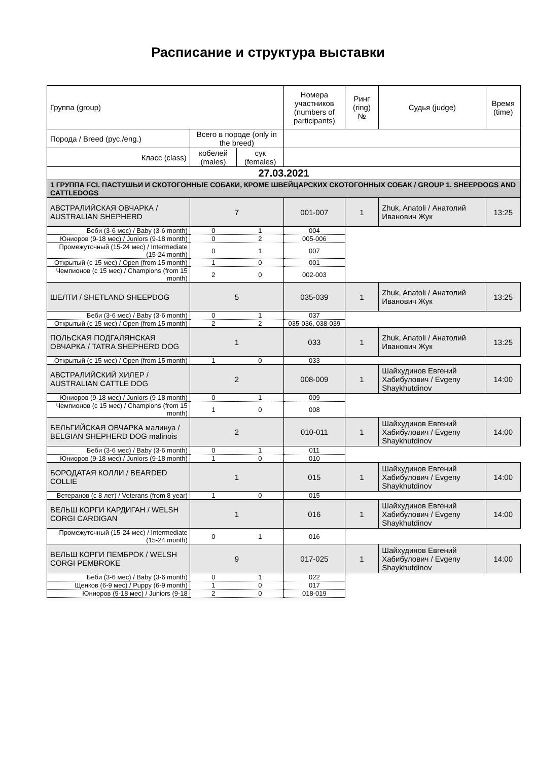Расписание и структура выставки
| Группа (group) | | | Номера участников (numbers of participants) | Ринг (ring) № | Судья (judge) | Время (time) |
| Порода / Breed (рус./eng.) | Всего в породе (only in the breed) | | | | | |
| Класс (class) | кобелей (males) | сук (females) | | | | |
| 27.03.2021 | | | | | | |
| 1 ГРУППА FCI. ПАСТУШЬИ И СКОТОГОННЫЕ СОБАКИ, КРОМЕ ШВЕЙЦАРСКИХ СКОТОГОННЫХ СОБАК / GROUP 1. SHEEPDOGS AND CATTLEDOGS | | | | | | |
| АВСТРАЛИЙСКАЯ ОВЧАРКА / AUSTRALIAN SHEPHERD | 7 | | 001-007 | 1 | Zhuk, Anatoli / Анатолий Иванович Жук | 13:25 |
| Беби (3-6 мес) / Baby (3-6 month) | 0 | 1 | 004 | | | |
| Юниоров (9-18 мес) / Juniors (9-18 month) | 0 | 2 | 005-006 | | | |
| Промежуточный (15-24 мес) / Intermediate (15-24 month) | 0 | 1 | 007 | | | |
| Открытый (с 15 мес) / Open (from 15 month) | 1 | 0 | 001 | | | |
| Чемпионов (с 15 мес) / Champions (from 15 month) | 2 | 0 | 002-003 | | | |
| ШЕЛТИ / SHETLAND SHEEPDOG | 5 | | 035-039 | 1 | Zhuk, Anatoli / Анатолий Иванович Жук | 13:25 |
| Беби (3-6 мес) / Baby (3-6 month) | 0 | 1 | 037 | | | |
| Открытый (с 15 мес) / Open (from 15 month) | 2 | 2 | 035-036, 038-039 | | | |
| ПОЛЬСКАЯ ПОДГАЛЯНСКАЯ ОВЧАРКА / TATRA SHEPHERD DOG | 1 | | 033 | 1 | Zhuk, Anatoli / Анатолий Иванович Жук | 13:25 |
| Открытый (с 15 мес) / Open (from 15 month) | 1 | 0 | 033 | | | |
| АВСТРАЛИЙСКИЙ ХИЛЕР / AUSTRALIAN CATTLE DOG | 2 | | 008-009 | 1 | Шайхудинов Евгений Хабибулович / Evgeny Shaykhutdinov | 14:00 |
| Юниоров (9-18 мес) / Juniors (9-18 month) | 0 | 1 | 009 | | | |
| Чемпионов (с 15 мес) / Champions (from 15 month) | 1 | 0 | 008 | | | |
| БЕЛЬГИЙСКАЯ ОВЧАРКА малинуа / BELGIAN SHEPHERD DOG malinois | 2 | | 010-011 | 1 | Шайхудинов Евгений Хабибулович / Evgeny Shaykhutdinov | 14:00 |
| Беби (3-6 мес) / Baby (3-6 month) | 0 | 1 | 011 | | | |
| Юниоров (9-18 мес) / Juniors (9-18 month) | 1 | 0 | 010 | | | |
| БОРОДАТАЯ КОЛЛИ / BEARDED COLLIE | 1 | | 015 | 1 | Шайхудинов Евгений Хабибулович / Evgeny Shaykhutdinov | 14:00 |
| Ветеранов (с 8 лет) / Veterans (from 8 year) | 1 | 0 | 015 | | | |
| ВЕЛЬШ КОРГИ КАРДИГАН / WELSH CORGI CARDIGAN | 1 | | 016 | 1 | Шайхудинов Евгений Хабибулович / Evgeny Shaykhutdinov | 14:00 |
| Промежуточный (15-24 мес) / Intermediate (15-24 month) | 0 | 1 | 016 | | | |
| ВЕЛЬШ КОРГИ ПЕМБРОК / WELSH CORGI PEMBROKE | 9 | | 017-025 | 1 | Шайхудинов Евгений Хабибулович / Evgeny Shaykhutdinov | 14:00 |
| Беби (3-6 мес) / Baby (3-6 month) | 0 | 1 | 022 | | | |
| Щенков (6-9 мес) / Puppy (6-9 month) | 1 | 0 | 017 | | | |
| Юниоров (9-18 мес) / Juniors (9-18 | 2 | 0 | 018-019 | | | |